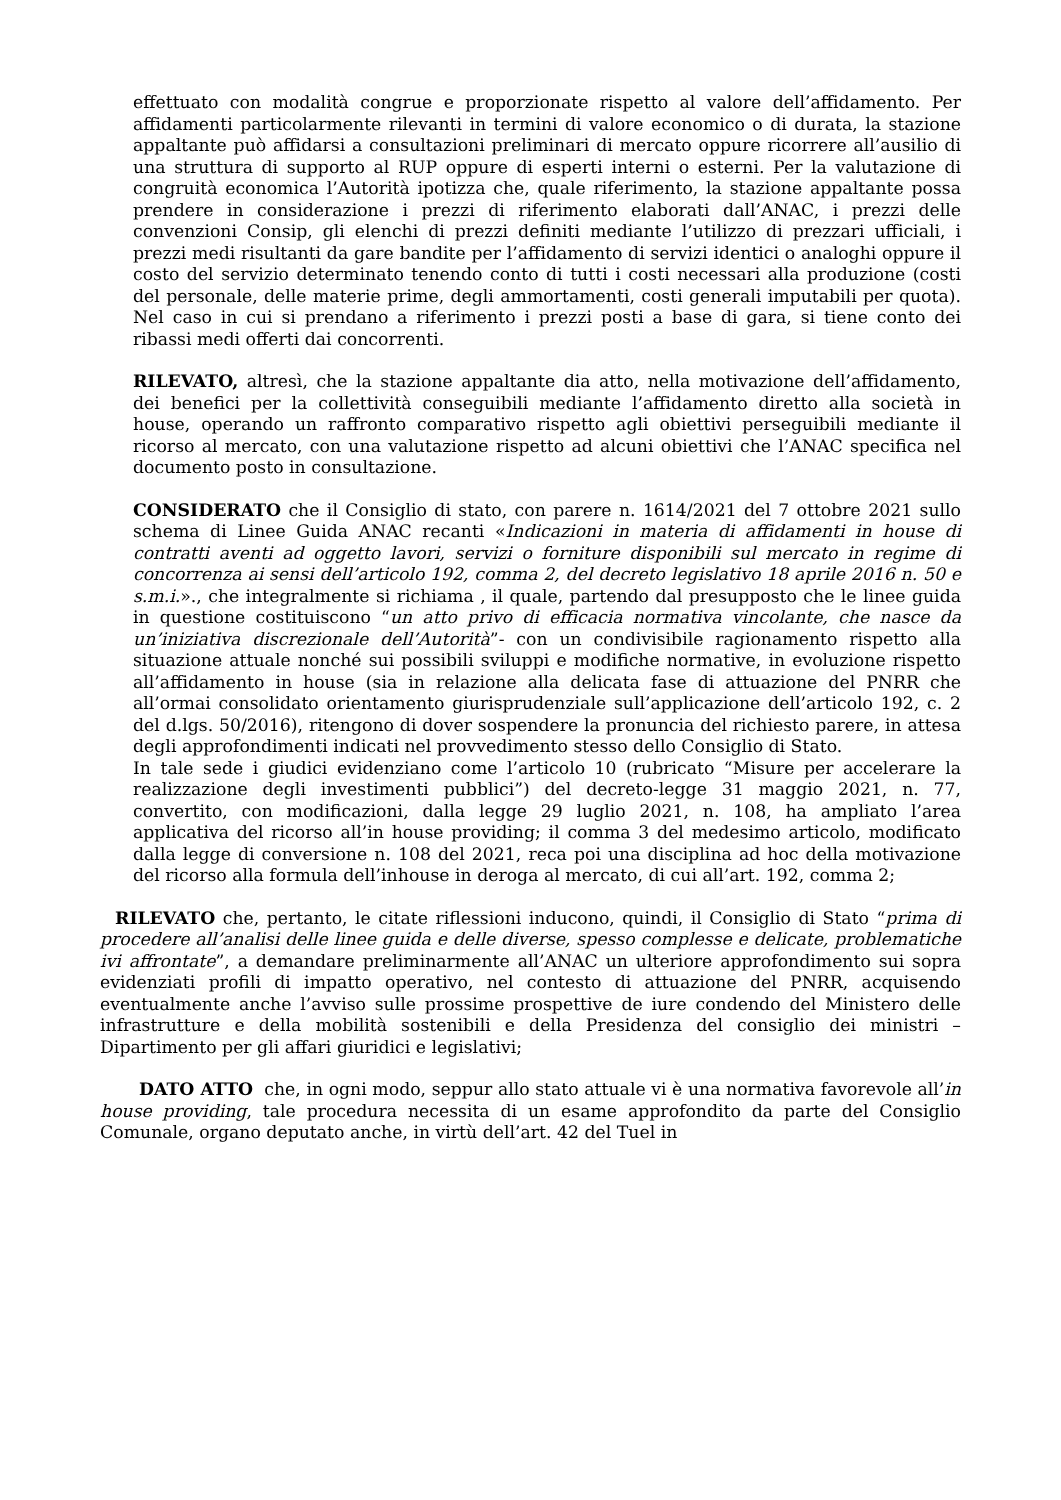effettuato con modalità congrue e proporzionate rispetto al valore dell’affidamento. Per affidamenti particolarmente rilevanti in termini di valore economico o di durata, la stazione appaltante può affidarsi a consultazioni preliminari di mercato oppure ricorrere all’ausilio di una struttura di supporto al RUP oppure di esperti interni o esterni. Per la valutazione di congruità economica l’Autorità ipotizza che, quale riferimento, la stazione appaltante possa prendere in considerazione i prezzi di riferimento elaborati dall’ANAC, i prezzi delle convenzioni Consip, gli elenchi di prezzi definiti mediante l’utilizzo di prezzari ufficiali, i prezzi medi risultanti da gare bandite per l’affidamento di servizi identici o analoghi oppure il costo del servizio determinato tenendo conto di tutti i costi necessari alla produzione (costi del personale, delle materie prime, degli ammortamenti, costi generali imputabili per quota). Nel caso in cui si prendano a riferimento i prezzi posti a base di gara, si tiene conto dei ribassi medi offerti dai concorrenti.
RILEVATO, altresì, che la stazione appaltante dia atto, nella motivazione dell’affidamento, dei benefici per la collettività conseguibili mediante l’affidamento diretto alla società in house, operando un raffronto comparativo rispetto agli obiettivi perseguibili mediante il ricorso al mercato, con una valutazione rispetto ad alcuni obiettivi che l’ANAC specifica nel documento posto in consultazione.
CONSIDERATO che il Consiglio di stato, con parere n. 1614/2021 del 7 ottobre 2021 sullo schema di Linee Guida ANAC recanti «Indicazioni in materia di affidamenti in house di contratti aventi ad oggetto lavori, servizi o forniture disponibili sul mercato in regime di concorrenza ai sensi dell’articolo 192, comma 2, del decreto legislativo 18 aprile 2016 n. 50 e s.m.i.»., che integralmente si richiama , il quale, partendo dal presupposto che le linee guida in questione costituiscono “un atto privo di efficacia normativa vincolante, che nasce da un’iniziativa discrezionale dell’Autorità”- con un condivisibile ragionamento rispetto alla situazione attuale nonché sui possibili sviluppi e modifiche normative, in evoluzione rispetto all’affidamento in house (sia in relazione alla delicata fase di attuazione del PNRR che all’ormai consolidato orientamento giurisprudenziale sull’applicazione dell’articolo 192, c. 2 del d.lgs. 50/2016), ritengono di dover sospendere la pronuncia del richiesto parere, in attesa degli approfondimenti indicati nel provvedimento stesso dello Consiglio di Stato.
In tale sede i giudici evidenziano come l’articolo 10 (rubricato “Misure per accelerare la realizzazione degli investimenti pubblici”) del decreto-legge 31 maggio 2021, n. 77, convertito, con modificazioni, dalla legge 29 luglio 2021, n. 108, ha ampliato l’area applicativa del ricorso all’in house providing; il comma 3 del medesimo articolo, modificato dalla legge di conversione n. 108 del 2021, reca poi una disciplina ad hoc della motivazione del ricorso alla formula dell’inhouse in deroga al mercato, di cui all’art. 192, comma 2;
RILEVATO che, pertanto, le citate riflessioni inducono, quindi, il Consiglio di Stato “prima di procedere all’analisi delle linee guida e delle diverse, spesso complesse e delicate, problematiche ivi affrontate”, a demandare preliminarmente all’ANAC un ulteriore approfondimento sui sopra evidenziati profili di impatto operativo, nel contesto di attuazione del PNRR, acquisendo eventualmente anche l’avviso sulle prossime prospettive de iure condendo del Ministero delle infrastrutture e della mobilità sostenibili e della Presidenza del consiglio dei ministri – Dipartimento per gli affari giuridici e legislativi;
DATO ATTO che, in ogni modo, seppur allo stato attuale vi è una normativa favorevole all’in house providing, tale procedura necessita di un esame approfondito da parte del Consiglio Comunale, organo deputato anche, in virtù dell’art. 42 del Tuel in